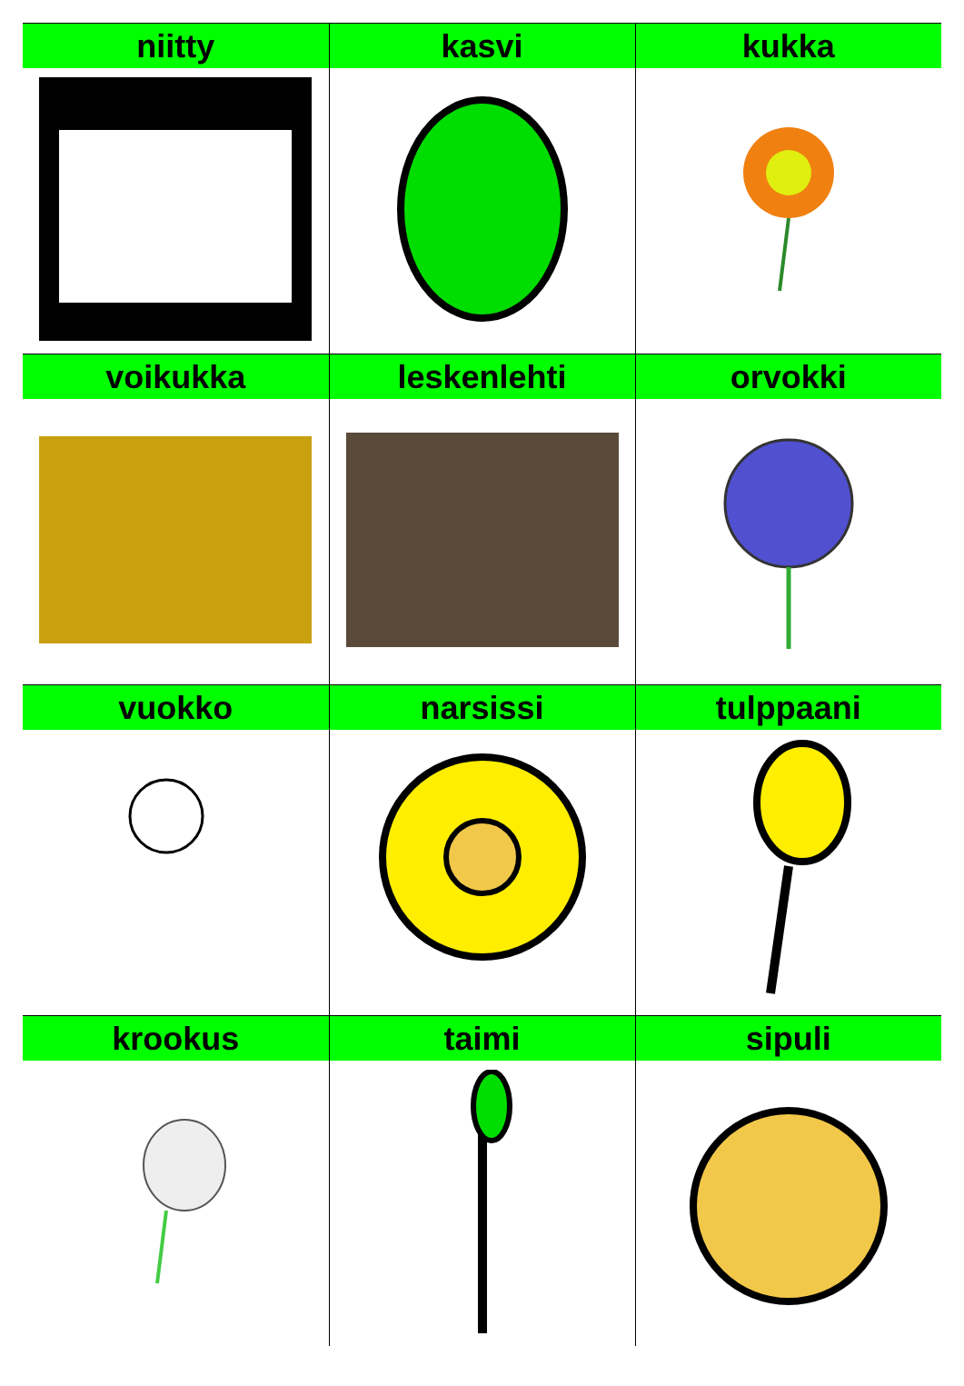| niitty | kasvi | kukka |
| --- | --- | --- |
| voikukka | leskenlehti | orvokki |
| vuokko | narsissi | tulppaani |
| krookus | taimi | sipuli |